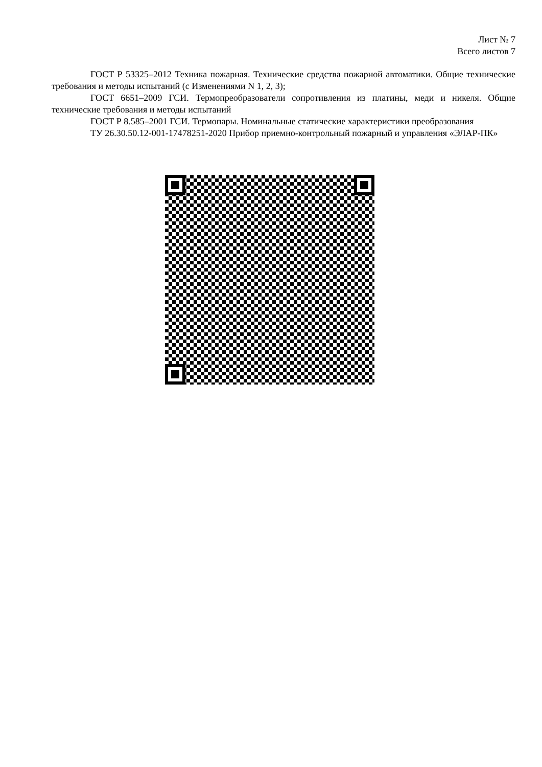Лист № 7
Всего листов 7
ГОСТ Р 53325–2012 Техника пожарная. Технические средства пожарной автоматики. Общие технические требования и методы испытаний (с Изменениями N 1, 2, 3);
ГОСТ 6651–2009 ГСИ. Термопреобразователи сопротивления из платины, меди и никеля. Общие технические требования и методы испытаний
ГОСТ Р 8.585–2001 ГСИ. Термопары. Номинальные статические характеристики преобразования
ТУ 26.30.50.12-001-17478251-2020 Прибор приемно-контрольный пожарный и управления «ЭЛАР-ПК»